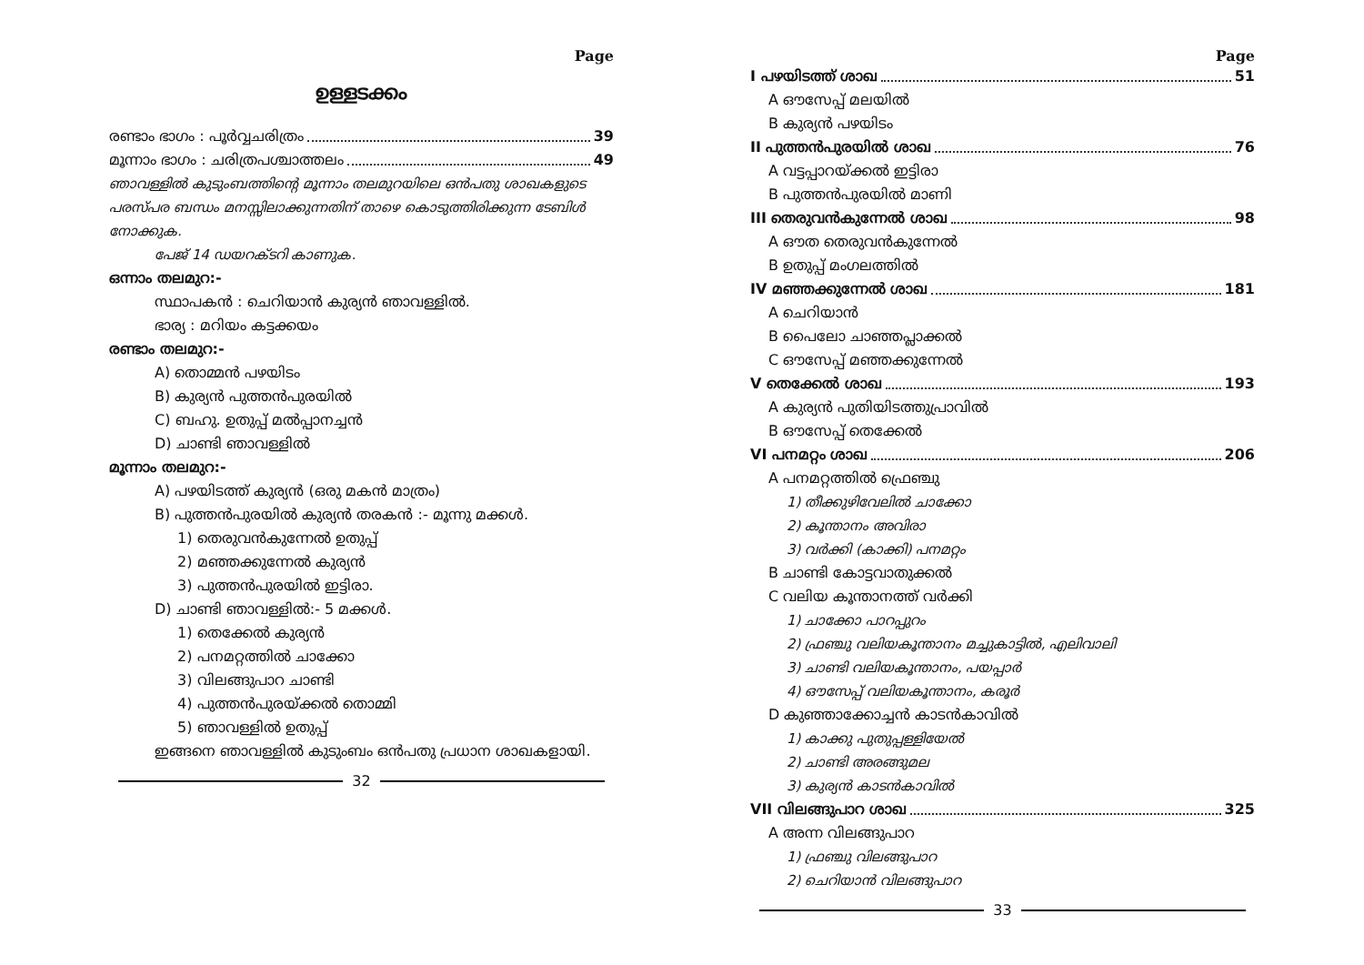Page
ഉള്ളടക്കം
രണ്ടാം ഭാഗം : പൂർവ്വചരിത്രം 39
മൂന്നാം ഭാഗം : ചരിത്രപശ്ചാത്തലം 49
ഞാവള്ളിൽ കുടുംബത്തിന്റെ മൂന്നാം തലമുറയിലെ ഒൻപതു ശാഖകളുടെ പരസ്പര ബന്ധം മനസ്സിലാക്കുന്നതിന് താഴെ കൊടുത്തിരിക്കുന്ന ടേബിൾ നോക്കുക.
പേജ് 14 ഡയറക്ടറി കാണുക.
ഒന്നാം തലമുറ:-
സ്ഥാപകൻ : ചെറിയാൻ കുര്യൻ ഞാവള്ളിൽ.
ഭാര്യ : മറിയം കട്ടക്കയം
രണ്ടാം തലമുറ:-
A) തൊമ്മൻ പഴയിടം
B) കുര്യൻ പുത്തൻപുരയിൽ
C) ബഹു. ഉതുപ്പ് മൽപ്പാനച്ചൻ
D) ചാണ്ടി ഞാവള്ളിൽ
മൂന്നാം തലമുറ:-
A) പഴയിടത്ത് കുര്യൻ (ഒരു മകൻ മാത്രം)
B) പുത്തൻപുരയിൽ കുര്യൻ തരകൻ :- മൂന്നു മക്കൾ.
1) തെരുവൻകുന്നേൽ ഉതുപ്പ്
2) മഞ്ഞക്കുന്നേൽ കുര്യൻ
3) പുത്തൻപുരയിൽ ഇട്ടിരാ.
D) ചാണ്ടി ഞാവള്ളിൽ:- 5 മക്കൾ.
1) തെക്കേൽ കുര്യൻ
2) പനമറ്റത്തിൽ ചാക്കോ
3) വിലങ്ങുപാറ ചാണ്ടി
4) പുത്തൻപുരയ്ക്കൽ തൊമ്മി
5) ഞാവള്ളിൽ ഉതുപ്പ്
ഇങ്ങനെ ഞാവള്ളിൽ കുടുംബം ഒൻപതു പ്രധാന ശാഖകളായി.
32
Page
I പഴയിടത്ത് ശാഖ 51
A ഔസേപ്പ് മലയിൽ
B കുര്യൻ പഴയിടം
II പുത്തൻപുരയിൽ ശാഖ 76
A വട്ടപ്പാറയ്ക്കൽ ഇട്ടിരാ
B പുത്തൻപുരയിൽ മാണി
III തെരുവൻകുന്നേൽ ശാഖ 98
A ഔത തെരുവൻകുന്നേൽ
B ഉതുപ്പ് മംഗലത്തിൽ
IV മഞ്ഞക്കുന്നേൽ ശാഖ 181
A ചെറിയാൻ
B പൈലോ ചാഞ്ഞപ്ലാക്കൽ
C ഔസേപ്പ് മഞ്ഞക്കുന്നേൽ
V തെക്കേൽ ശാഖ 193
A കുര്യൻ പുതിയിടത്തുപ്രാവിൽ
B ഔസേപ്പ് തെക്കേൽ
VI പനമറ്റം ശാഖ 206
A പനമറ്റത്തിൽ ഫ്രെഞ്ചു
1) തീക്കുഴിവേലിൽ ചാക്കോ
2) കൂന്താനം അവിരാ
3) വർക്കി (കാക്കി) പനമറ്റം
B ചാണ്ടി കോട്ടവാതുക്കൽ
C വലിയ കൂന്താനത്ത് വർക്കി
1) ചാക്കോ പാറപ്പുറം
2) ഫ്രഞ്ചു വലിയകൂന്താനം മച്ചുകാട്ടിൽ, എലിവാലി
3) ചാണ്ടി വലിയകൂന്താനം, പയപ്പാർ
4) ഔസേപ്പ് വലിയകൂന്താനം, കരൂർ
D കുഞ്ഞാക്കോച്ചൻ കാടൻകാവിൽ
1) കാക്കു പുതുപ്പള്ളിയേൽ
2) ചാണ്ടി അരങ്ങുമല
3) കുര്യൻ കാടൻകാവിൽ
VII വിലങ്ങുപാറ ശാഖ 325
A അന്ന വിലങ്ങുപാറ
1) ഫ്രഞ്ചു വിലങ്ങുപാറ
2) ചെറിയാൻ വിലങ്ങുപാറ
33